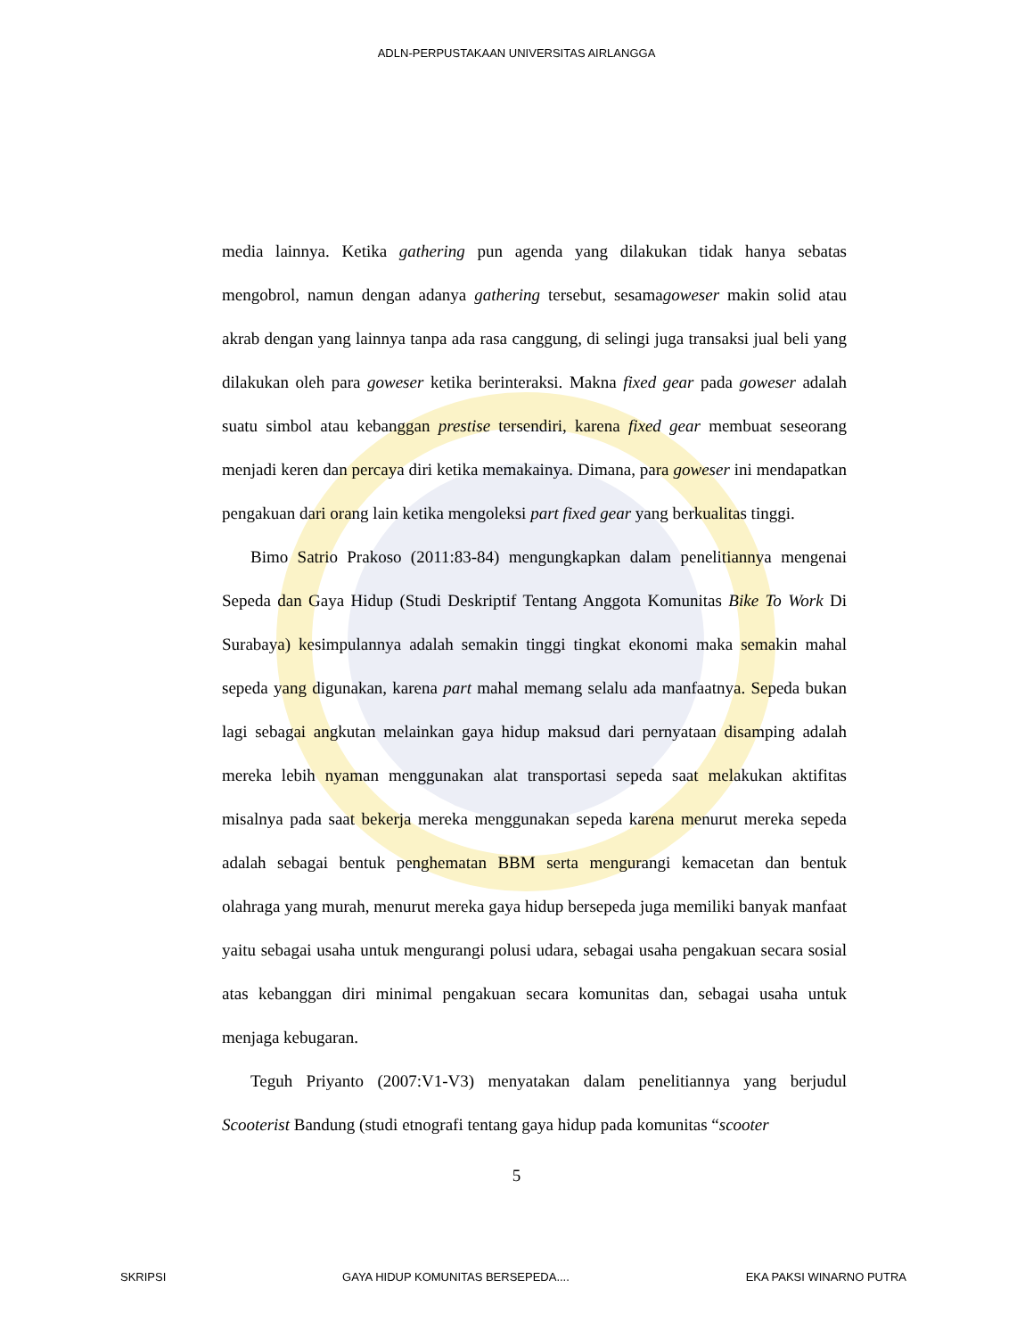ADLN-PERPUSTAKAAN UNIVERSITAS AIRLANGGA
media lainnya. Ketika gathering pun agenda yang dilakukan tidak hanya sebatas mengobrol, namun dengan adanya gathering tersebut, sesamagoweser makin solid atau akrab dengan yang lainnya tanpa ada rasa canggung, di selingi juga transaksi jual beli yang dilakukan oleh para goweser ketika berinteraksi. Makna fixed gear pada goweser adalah suatu simbol atau kebanggan prestise tersendiri, karena fixed gear membuat seseorang menjadi keren dan percaya diri ketika memakainya. Dimana, para goweser ini mendapatkan pengakuan dari orang lain ketika mengoleksi part fixed gear yang berkualitas tinggi.
Bimo Satrio Prakoso (2011:83-84) mengungkapkan dalam penelitiannya mengenai Sepeda dan Gaya Hidup (Studi Deskriptif Tentang Anggota Komunitas Bike To Work Di Surabaya) kesimpulannya adalah semakin tinggi tingkat ekonomi maka semakin mahal sepeda yang digunakan, karena part mahal memang selalu ada manfaatnya. Sepeda bukan lagi sebagai angkutan melainkan gaya hidup maksud dari pernyataan disamping adalah mereka lebih nyaman menggunakan alat transportasi sepeda saat melakukan aktifitas misalnya pada saat bekerja mereka menggunakan sepeda karena menurut mereka sepeda adalah sebagai bentuk penghematan BBM serta mengurangi kemacetan dan bentuk olahraga yang murah, menurut mereka gaya hidup bersepeda juga memiliki banyak manfaat yaitu sebagai usaha untuk mengurangi polusi udara, sebagai usaha pengakuan secara sosial atas kebanggan diri minimal pengakuan secara komunitas dan, sebagai usaha untuk menjaga kebugaran.
Teguh Priyanto (2007:V1-V3) menyatakan dalam penelitiannya yang berjudul Scooterist Bandung (studi etnografi tentang gaya hidup pada komunitas “scooter
5
SKRIPSI GAYA HIDUP KOMUNITAS BERSEPEDA.... EKA PAKSI WINARNO PUTRA